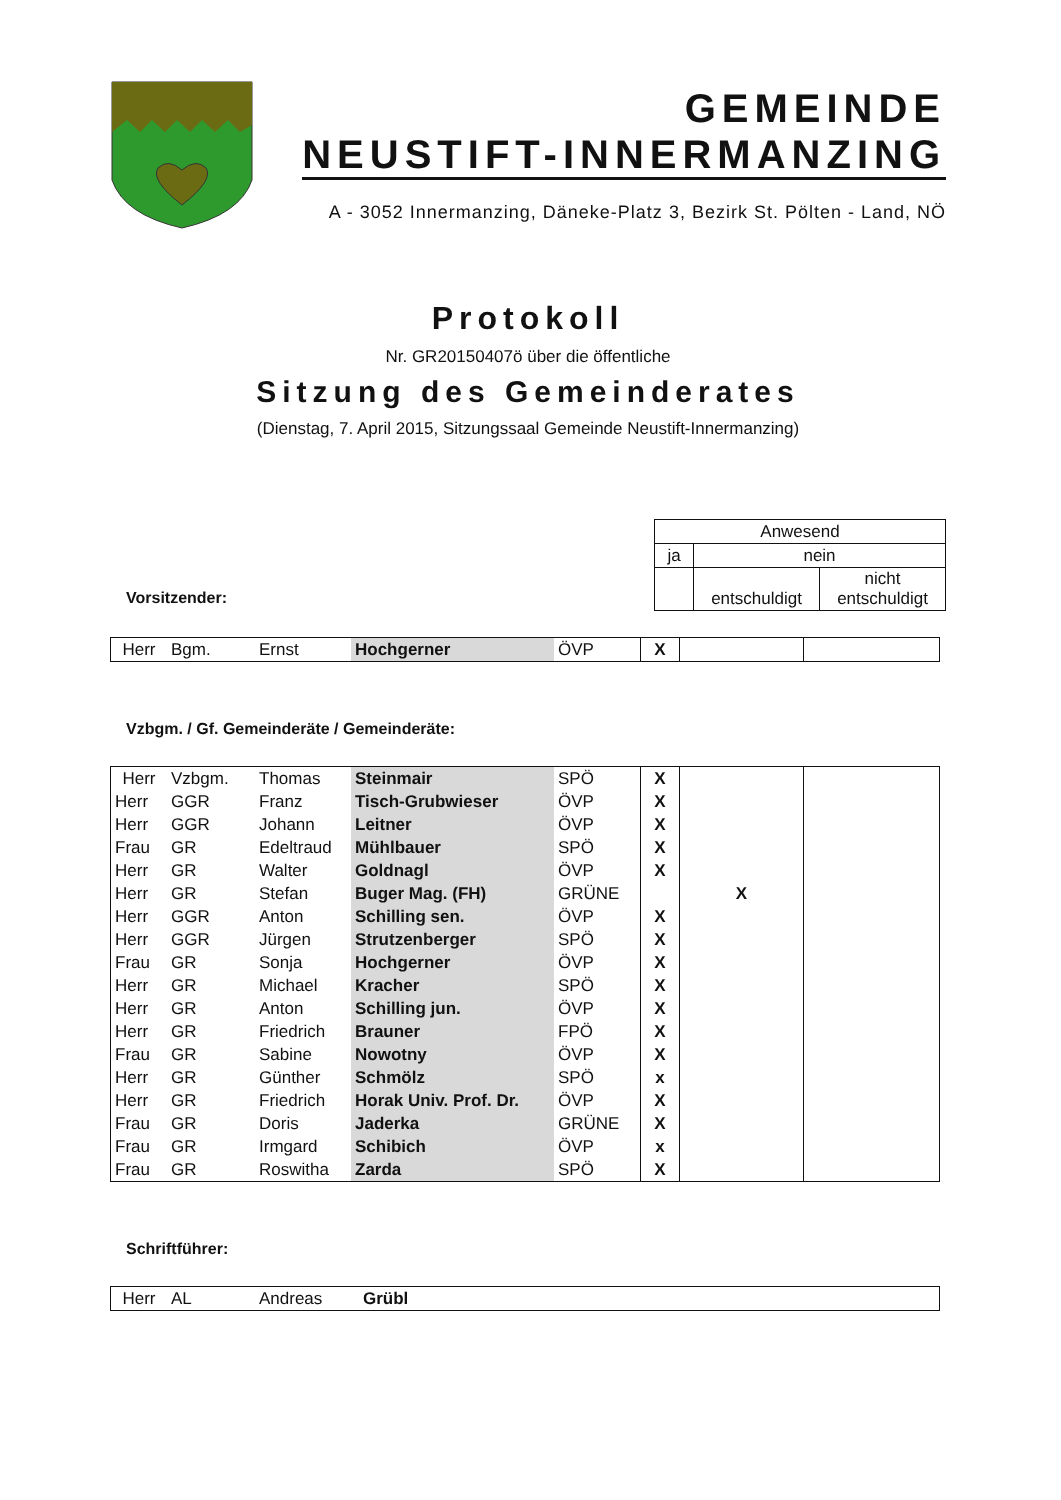GEMEINDE
NEUSTIFT-INNERMANZING
A - 3052 Innermanzing, Däneke-Platz 3, Bezirk St. Pölten - Land, NÖ
Protokoll
Nr. GR20150407ö über die öffentliche
Sitzung des Gemeinderates
(Dienstag, 7. April 2015, Sitzungssaal Gemeinde Neustift-Innermanzing)
Vorsitzender:
| Anwesend | | |
| ja | nein | |
| | entschuldigt | nicht entschuldigt |
| Herr | Bgm. | Ernst | Hochgerner | ÖVP | X | | |
Vzbgm. / Gf. Gemeinderäte / Gemeinderäte:
| Herr | Vzbgm. | Thomas | Steinmair | SPÖ | X | | |
| Herr | GGR | Franz | Tisch-Grubwieser | ÖVP | X | | |
| Herr | GGR | Johann | Leitner | ÖVP | X | | |
| Frau | GR | Edeltraud | Mühlbauer | SPÖ | X | | |
| Herr | GR | Walter | Goldnagl | ÖVP | X | | |
| Herr | GR | Stefan | Buger Mag. (FH) | GRÜNE | | X | |
| Herr | GGR | Anton | Schilling sen. | ÖVP | X | | |
| Herr | GGR | Jürgen | Strutzenberger | SPÖ | X | | |
| Frau | GR | Sonja | Hochgerner | ÖVP | X | | |
| Herr | GR | Michael | Kracher | SPÖ | X | | |
| Herr | GR | Anton | Schilling jun. | ÖVP | X | | |
| Herr | GR | Friedrich | Brauner | FPÖ | X | | |
| Frau | GR | Sabine | Nowotny | ÖVP | X | | |
| Herr | GR | Günther | Schmölz | SPÖ | x | | |
| Herr | GR | Friedrich | Horak Univ. Prof. Dr. | ÖVP | X | | |
| Frau | GR | Doris | Jaderka | GRÜNE | X | | |
| Frau | GR | Irmgard | Schibich | ÖVP | x | | |
| Frau | GR | Roswitha | Zarda | SPÖ | X | | |
Schriftführer:
| Herr | AL | Andreas | Grübl |